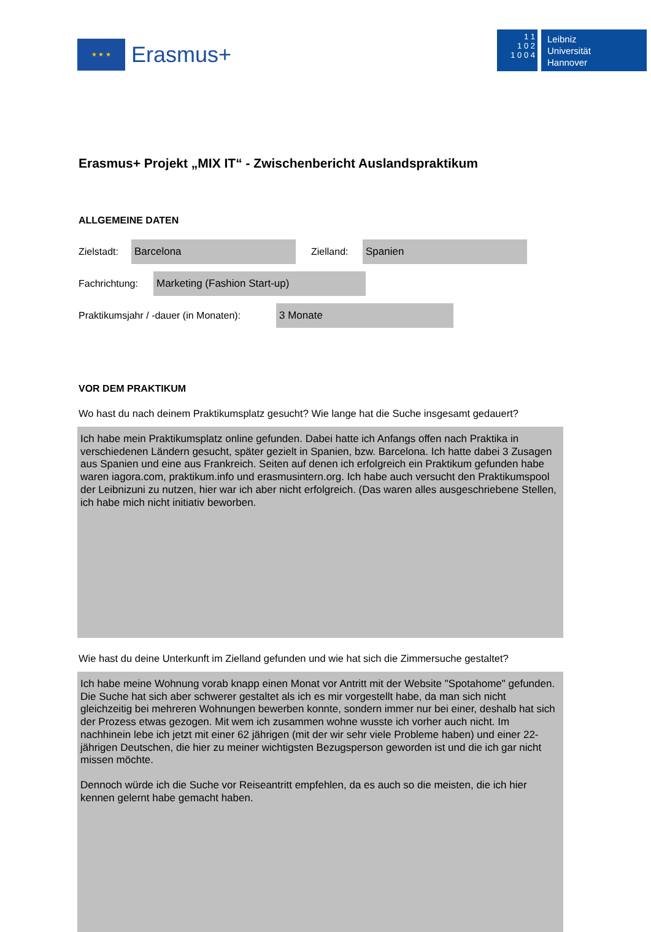★ ★ ★
Erasmus+
1 1
1 0 2
1 0 0 4
Leibniz
Universität
Hannover
Erasmus+ Projekt „MIX IT“ - Zwischenbericht Auslandspraktikum
ALLGEMEINE DATEN
Zielstadt:
Barcelona
Zielland:
Spanien
Fachrichtung:
Marketing (Fashion Start-up)
Praktikumsjahr / -dauer (in Monaten):
3 Monate
VOR DEM PRAKTIKUM
Wo hast du nach deinem Praktikumsplatz gesucht? Wie lange hat die Suche insgesamt gedauert?
Ich habe mein Praktikumsplatz online gefunden. Dabei hatte ich Anfangs offen nach Praktika in verschiedenen Ländern gesucht, später gezielt in Spanien, bzw. Barcelona. Ich hatte dabei 3 Zusagen aus Spanien und eine aus Frankreich. Seiten auf denen ich erfolgreich ein Praktikum gefunden habe waren iagora.com, praktikum.info und erasmusintern.org. Ich habe auch versucht den Praktikumspool der Leibnizuni zu nutzen, hier war ich aber nicht erfolgreich. (Das waren alles ausgeschriebene Stellen, ich habe mich nicht initiativ beworben.
Wie hast du deine Unterkunft im Zielland gefunden und wie hat sich die Zimmersuche gestaltet?
Ich habe meine Wohnung vorab knapp einen Monat vor Antritt mit der Website "Spotahome" gefunden. Die Suche hat sich aber schwerer gestaltet als ich es mir vorgestellt habe, da man sich nicht gleichzeitig bei mehreren Wohnungen bewerben konnte, sondern immer nur bei einer, deshalb hat sich der Prozess etwas gezogen. Mit wem ich zusammen wohne wusste ich vorher auch nicht. Im nachhinein lebe ich jetzt mit einer 62 jährigen (mit der wir sehr viele Probleme haben) und einer 22-jährigen Deutschen, die hier zu meiner wichtigsten Bezugsperson geworden ist und die ich gar nicht missen möchte.
Dennoch würde ich die Suche vor Reiseantritt empfehlen, da es auch so die meisten, die ich hier kennen gelernt habe gemacht haben.